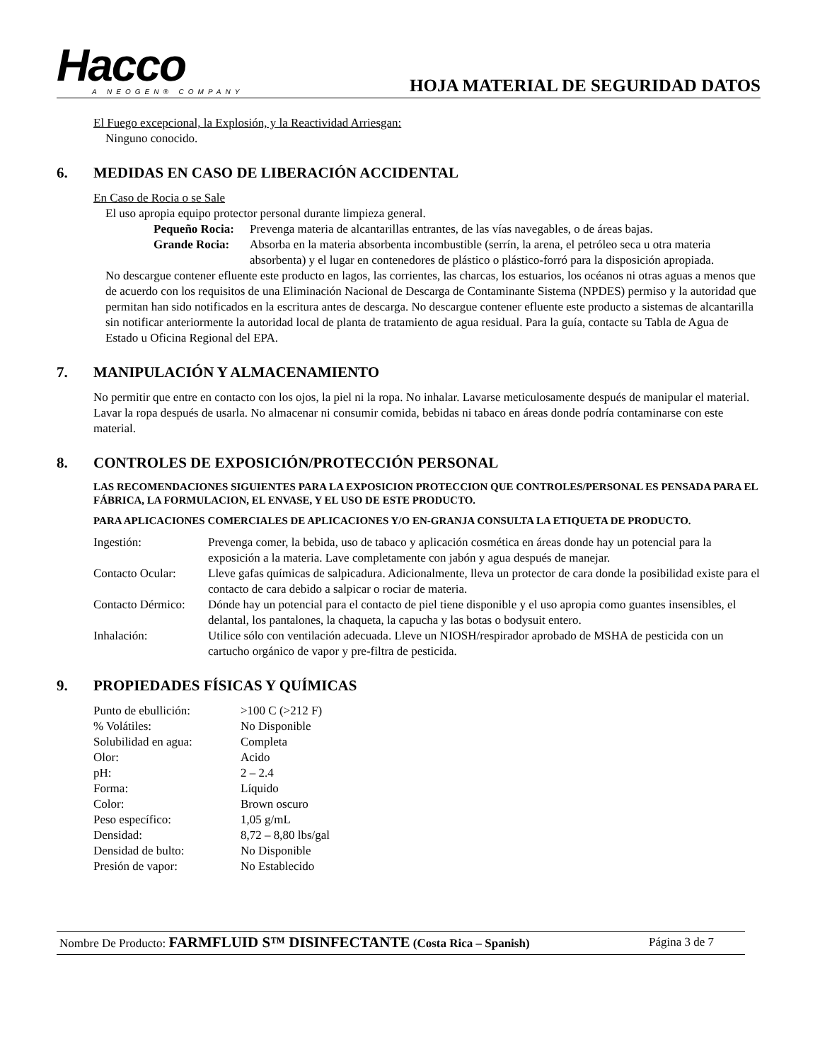Hacco
A NEOGEN® COMPANY
HOJA MATERIAL DE SEGURIDAD DATOS
El Fuego excepcional, la Explosión, y la Reactividad Arriesgan:
Ninguno conocido.
6. MEDIDAS EN CASO DE LIBERACIÓN ACCIDENTAL
En Caso de Rocia o se Sale
El uso apropia equipo protector personal durante limpieza general.
| Pequeño Rocia: | Prevenga materia de alcantarillas entrantes, de las vías navegables, o de áreas bajas. |
| Grande Rocia: | Absorba en la materia absorbenta incombustible (serrín, la arena, el petróleo seca u otra materia absorbenta) y el lugar en contenedores de plástico o plástico-forró para la disposición apropiada. |
No descargue contener efluente este producto en lagos, las corrientes, las charcas, los estuarios, los océanos ni otras aguas a menos que de acuerdo con los requisitos de una Eliminación Nacional de Descarga de Contaminante Sistema (NPDES) permiso y la autoridad que permitan han sido notificados en la escritura antes de descarga. No descargue contener efluente este producto a sistemas de alcantarilla sin notificar anteriormente la autoridad local de planta de tratamiento de agua residual. Para la guía, contacte su Tabla de Agua de Estado u Oficina Regional del EPA.
7. MANIPULACIÓN Y ALMACENAMIENTO
No permitir que entre en contacto con los ojos, la piel ni la ropa. No inhalar. Lavarse meticulosamente después de manipular el material. Lavar la ropa después de usarla. No almacenar ni consumir comida, bebidas ni tabaco en áreas donde podría contaminarse con este material.
8. CONTROLES DE EXPOSICIÓN/PROTECCIÓN PERSONAL
LAS RECOMENDACIONES SIGUIENTES PARA LA EXPOSICION PROTECCION QUE CONTROLES/PERSONAL ES PENSADA PARA EL FÁBRICA, LA FORMULACION, EL ENVASE, Y EL USO DE ESTE PRODUCTO.
PARA APLICACIONES COMERCIALES DE APLICACIONES Y/O EN-GRANJA CONSULTA LA ETIQUETA DE PRODUCTO.
| Ingestión: | Prevenga comer, la bebida, uso de tabaco y aplicación cosmética en áreas donde hay un potencial para la exposición a la materia. Lave completamente con jabón y agua después de manejar. |
| Contacto Ocular: | Lleve gafas químicas de salpicadura. Adicionalmente, lleva un protector de cara donde la posibilidad existe para el contacto de cara debido a salpicar o rociar de materia. |
| Contacto Dérmico: | Dónde hay un potencial para el contacto de piel tiene disponible y el uso apropia como guantes insensibles, el delantal, los pantalones, la chaqueta, la capucha y las botas o bodysuit entero. |
| Inhalación: | Utilice sólo con ventilación adecuada. Lleve un NIOSH/respirador aprobado de MSHA de pesticida con un cartucho orgánico de vapor y pre-filtra de pesticida. |
9. PROPIEDADES FÍSICAS Y QUÍMICAS
| Punto de ebullición: | >100 C (>212 F) |
| % Volátiles: | No Disponible |
| Solubilidad en agua: | Completa |
| Olor: | Acido |
| pH: | 2 – 2.4 |
| Forma: | Líquido |
| Color: | Brown oscuro |
| Peso específico: | 1,05 g/mL |
| Densidad: | 8,72 – 8,80 lbs/gal |
| Densidad de bulto: | No Disponible |
| Presión de vapor: | No Establecido |
Nombre De Producto: FARMFLUID S™ DISINFECTANTE (Costa Rica – Spanish)
Página 3 de 7